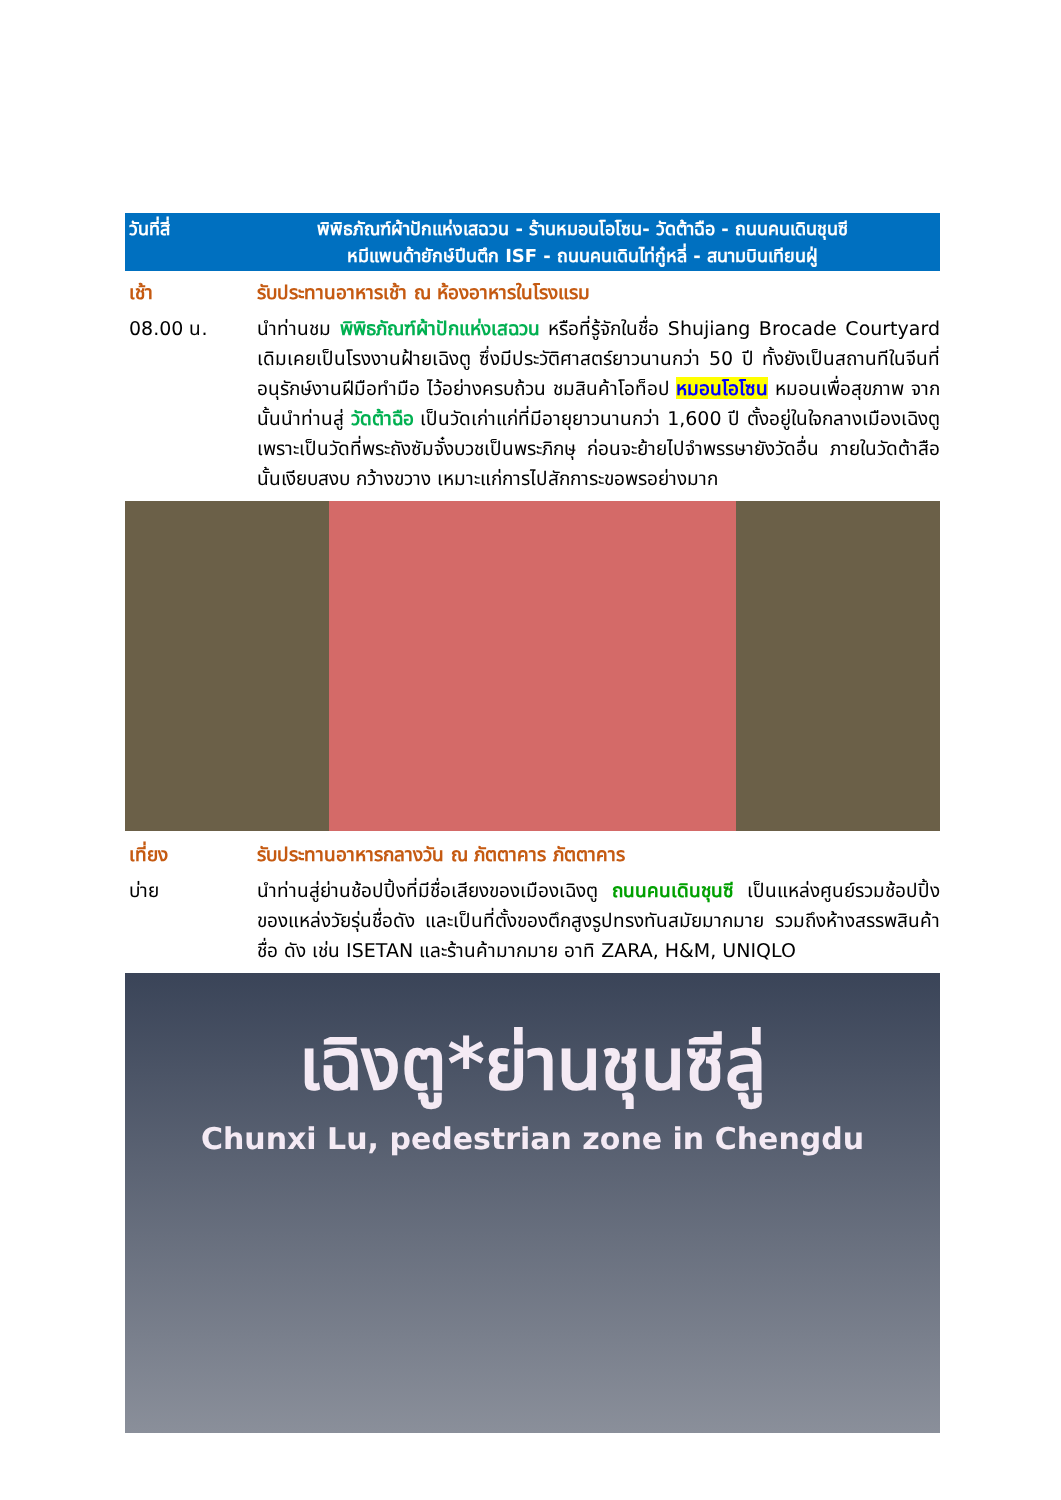วันที่สี่ พิพิธภัณฑ์ผ้าปักแห่งเสฉวน - ร้านหมอนโอโซน- วัดต้าฉือ - ถนนคนเดินชุนซี
หมีแพนด้ายักษ์ปีนตึก ISF - ถนนคนเดินไท่กู๋หลี่ - สนามบินเทียนฝู่
เช้า รับประทานอาหารเช้า ณ ห้องอาหารในโรงแรม
08.00 น. นำท่านชม พิพิธภัณฑ์ผ้าปักแห่งเสฉวน หรือที่รู้จักในชื่อ Shujiang Brocade Courtyard เดิมเคยเป็นโรงงานฝ้ายเฉิงตู ซึ่งมีประวัติศาสตร์ยาวนานกว่า 50 ปี ทั้งยังเป็นสถานทีในจีนที่อนุรักษ์งานฝีมือทำมือ ไว้อย่างครบถ้วน ชมสินค้าโอท็อป หมอนโอโซน หมอนเพื่อสุขภาพ จากนั้นนำท่านสู่ วัดต้าฉือ เป็นวัดเก่าแก่ที่มีอายุยาวนานกว่า 1,600 ปี ตั้งอยู่ในใจกลางเมืองเฉิงตู เพราะเป็นวัดที่พระถังซัมจั๋งบวชเป็นพระภิกษุ ก่อนจะย้ายไปจำพรรษายังวัดอื่น ภายในวัดต้าสือนั้นเงียบสงบ กว้างขวาง เหมาะแก่การไปสักการะขอพรอย่างมาก
เที่ยง รับประทานอาหารกลางวัน ณ ภัตตาคาร ภัตตาคาร
บ่าย นำท่านสู่ย่านช้อปปิ้งที่มีชื่อเสียงของเมืองเฉิงตู ถนนคนเดินชุนซี เป็นแหล่งศูนย์รวมช้อปปิ้งของแหล่งวัยรุ่นชื่อดัง และเป็นที่ตั้งของตึกสูงรูปทรงทันสมัยมากมาย รวมถึงห้างสรรพสินค้าชื่อ ดัง เช่น ISETAN และร้านค้ามากมาย อาทิ ZARA, H&M, UNIQLO
เฉิงตู*ย่านชุนซีลู่
Chunxi Lu, pedestrian zone in Chengdu